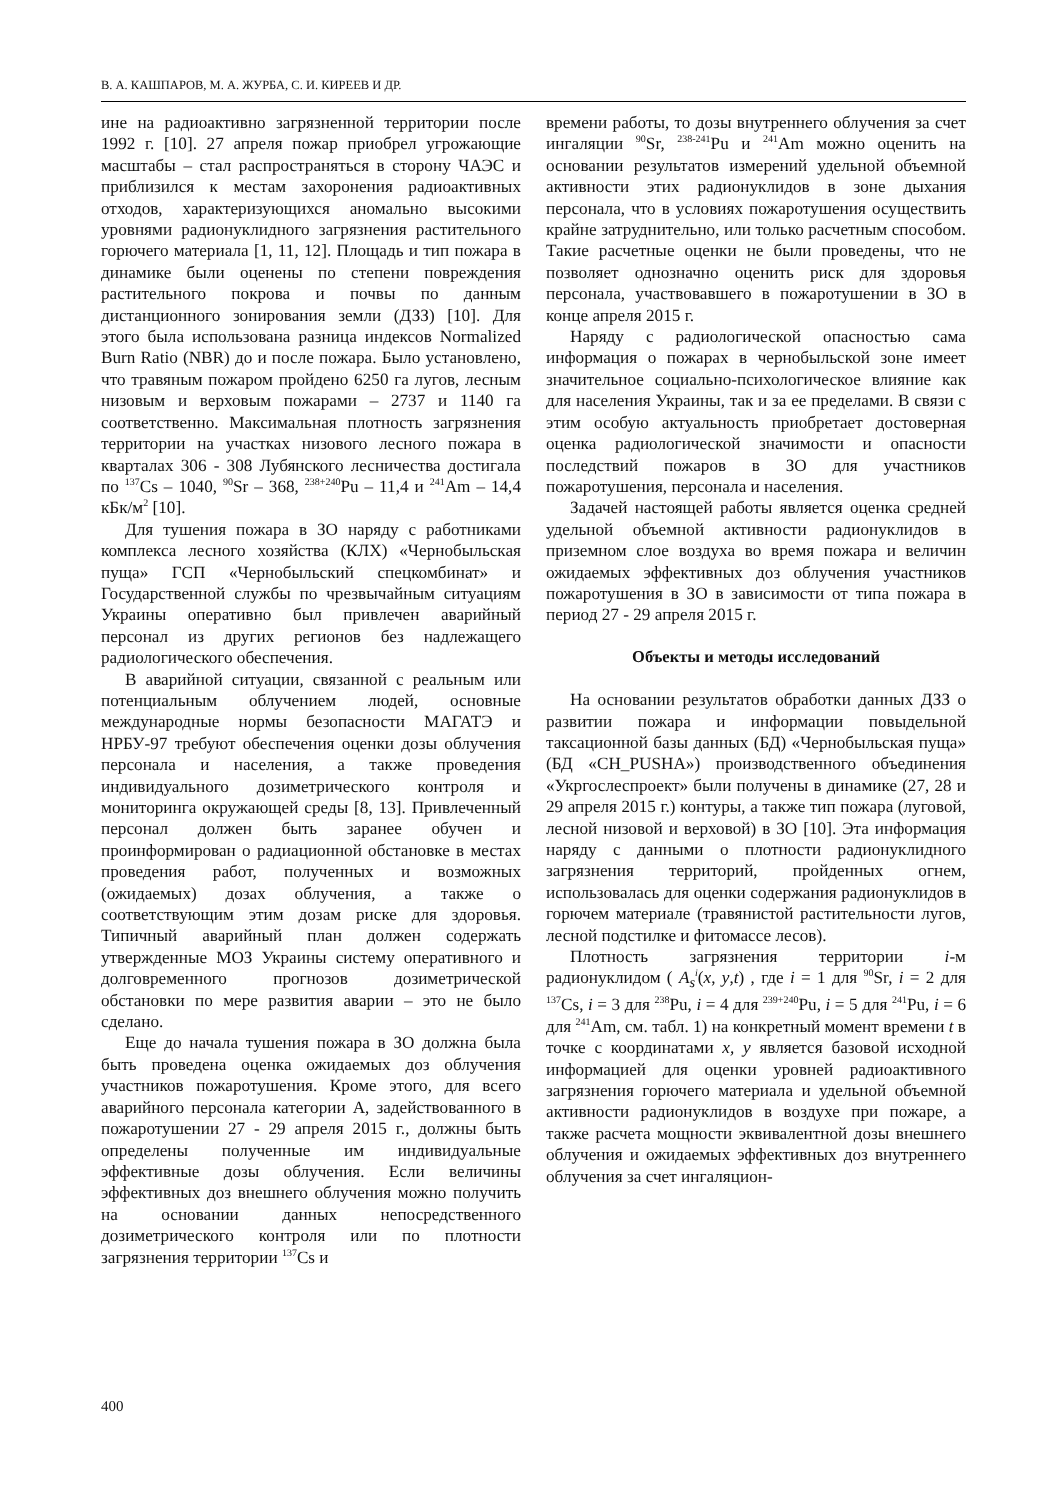В. А. КАШПАРОВ, М. А. ЖУРБА, С. И. КИРЕЕВ И ДР.
ине на радиоактивно загрязненной территории после 1992 г. [10]. 27 апреля пожар приобрел угрожающие масштабы – стал распространяться в сторону ЧАЭС и приблизился к местам захоронения радиоактивных отходов, характеризующихся аномально высокими уровнями радионуклидного загрязнения растительного горючего материала [1, 11, 12]. Площадь и тип пожара в динамике были оценены по степени повреждения растительного покрова и почвы по данным дистанционного зонирования земли (ДЗЗ) [10]. Для этого была использована разница индексов Normalized Burn Ratio (NBR) до и после пожара. Было установлено, что травяным пожаром пройдено 6250 га лугов, лесным низовым и верховым пожарами – 2737 и 1140 га соответственно. Максимальная плотность загрязнения территории на участках низового лесного пожара в кварталах 306 - 308 Лубянского лесничества достигала по <sup>137</sup>Cs – 1040, <sup>90</sup>Sr – 368, <sup>238+240</sup>Pu – 11,4 и <sup>241</sup>Am – 14,4 кБк/м<sup>2</sup> [10].
Для тушения пожара в ЗО наряду с работниками комплекса лесного хозяйства (КЛХ) «Чернобыльская пуща» ГСП «Чернобыльский спецкомбинат» и Государственной службы по чрезвычайным ситуациям Украины оперативно был привлечен аварийный персонал из других регионов без надлежащего радиологического обеспечения.
В аварийной ситуации, связанной с реальным или потенциальным облучением людей, основные международные нормы безопасности МАГАТЭ и НРБУ-97 требуют обеспечения оценки дозы облучения персонала и населения, а также проведения индивидуального дозиметрического контроля и мониторинга окружающей среды [8, 13]. Привлеченный персонал должен быть заранее обучен и проинформирован о радиационной обстановке в местах проведения работ, полученных и возможных (ожидаемых) дозах облучения, а также о соответствующим этим дозам риске для здоровья. Типичный аварийный план должен содержать утвержденные МОЗ Украины систему оперативного и долговременного прогнозов дозиметрической обстановки по мере развития аварии – это не было сделано.
Еще до начала тушения пожара в ЗО должна была быть проведена оценка ожидаемых доз облучения участников пожаротушения. Кроме этого, для всего аварийного персонала категории А, задействованного в пожаротушении 27 - 29 апреля 2015 г., должны быть определены полученные им индивидуальные эффективные дозы облучения. Если величины эффективных доз внешнего облучения можно получить на основании данных непосредственного дозиметрического контроля или по плотности загрязнения территории <sup>137</sup>Cs и
времени работы, то дозы внутреннего облучения за счет ингаляции <sup>90</sup>Sr, <sup>238-241</sup>Pu и <sup>241</sup>Am можно оценить на основании результатов измерений удельной объемной активности этих радионуклидов в зоне дыхания персонала, что в условиях пожаротушения осуществить крайне затруднительно, или только расчетным способом. Такие расчетные оценки не были проведены, что не позволяет однозначно оценить риск для здоровья персонала, участвовавшего в пожаротушении в ЗО в конце апреля 2015 г.
Наряду с радиологической опасностью сама информация о пожарах в чернобыльской зоне имеет значительное социально-психологическое влияние как для населения Украины, так и за ее пределами. В связи с этим особую актуальность приобретает достоверная оценка радиологической значимости и опасности последствий пожаров в ЗО для участников пожаротушения, персонала и населения.
Задачей настоящей работы является оценка средней удельной объемной активности радионуклидов в приземном слое воздуха во время пожара и величин ожидаемых эффективных доз облучения участников пожаротушения в ЗО в зависимости от типа пожара в период 27 - 29 апреля 2015 г.
Объекты и методы исследований
На основании результатов обработки данных ДЗЗ о развитии пожара и информации повыдельной таксационной базы данных (БД) «Чернобыльская пуща» (БД «CH_PUSHA») производственного объединения «Укргослеспроект» были получены в динамике (27, 28 и 29 апреля 2015 г.) контуры, а также тип пожара (луговой, лесной низовой и верховой) в ЗО [10]. Эта информация наряду с данными о плотности радионуклидного загрязнения территорий, пройденных огнем, использовалась для оценки содержания радионуклидов в горючем материале (травянистой растительности лугов, лесной подстилке и фитомассе лесов).
Плотность загрязнения территории i-м радионуклидом ( A<sub>s</sub><sup>i</sup>(x, y,t) , где i = 1 для <sup>90</sup>Sr, i = 2 для <sup>137</sup>Cs, i = 3 для <sup>238</sup>Pu, i = 4 для <sup>239+240</sup>Pu, i = 5 для <sup>241</sup>Pu, i = 6 для <sup>241</sup>Am, см. табл. 1) на конкретный момент времени t в точке с координатами x, y является базовой исходной информацией для оценки уровней радиоактивного загрязнения горючего материала и удельной объемной активности радионуклидов в воздухе при пожаре, а также расчета мощности эквивалентной дозы внешнего облучения и ожидаемых эффективных доз внутреннего облучения за счет ингаляцион-
400